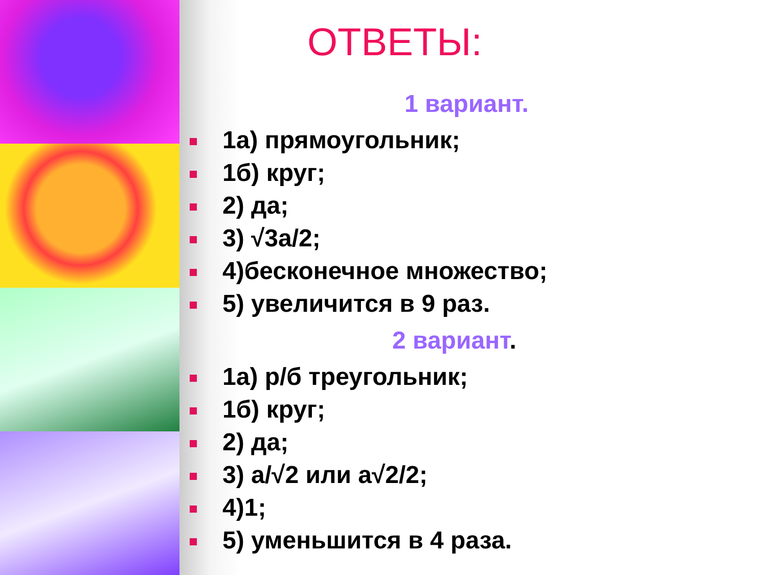ОТВЕТЫ:
1 вариант.
1а) прямоугольник;
1б) круг;
2) да;
3) √3а/2;
4)бесконечное множество;
5) увеличится в 9 раз.
2 вариант.
1а) р/б треугольник;
1б) круг;
2) да;
3) а/√2 или а√2/2;
4)1;
5) уменьшится в 4 раза.